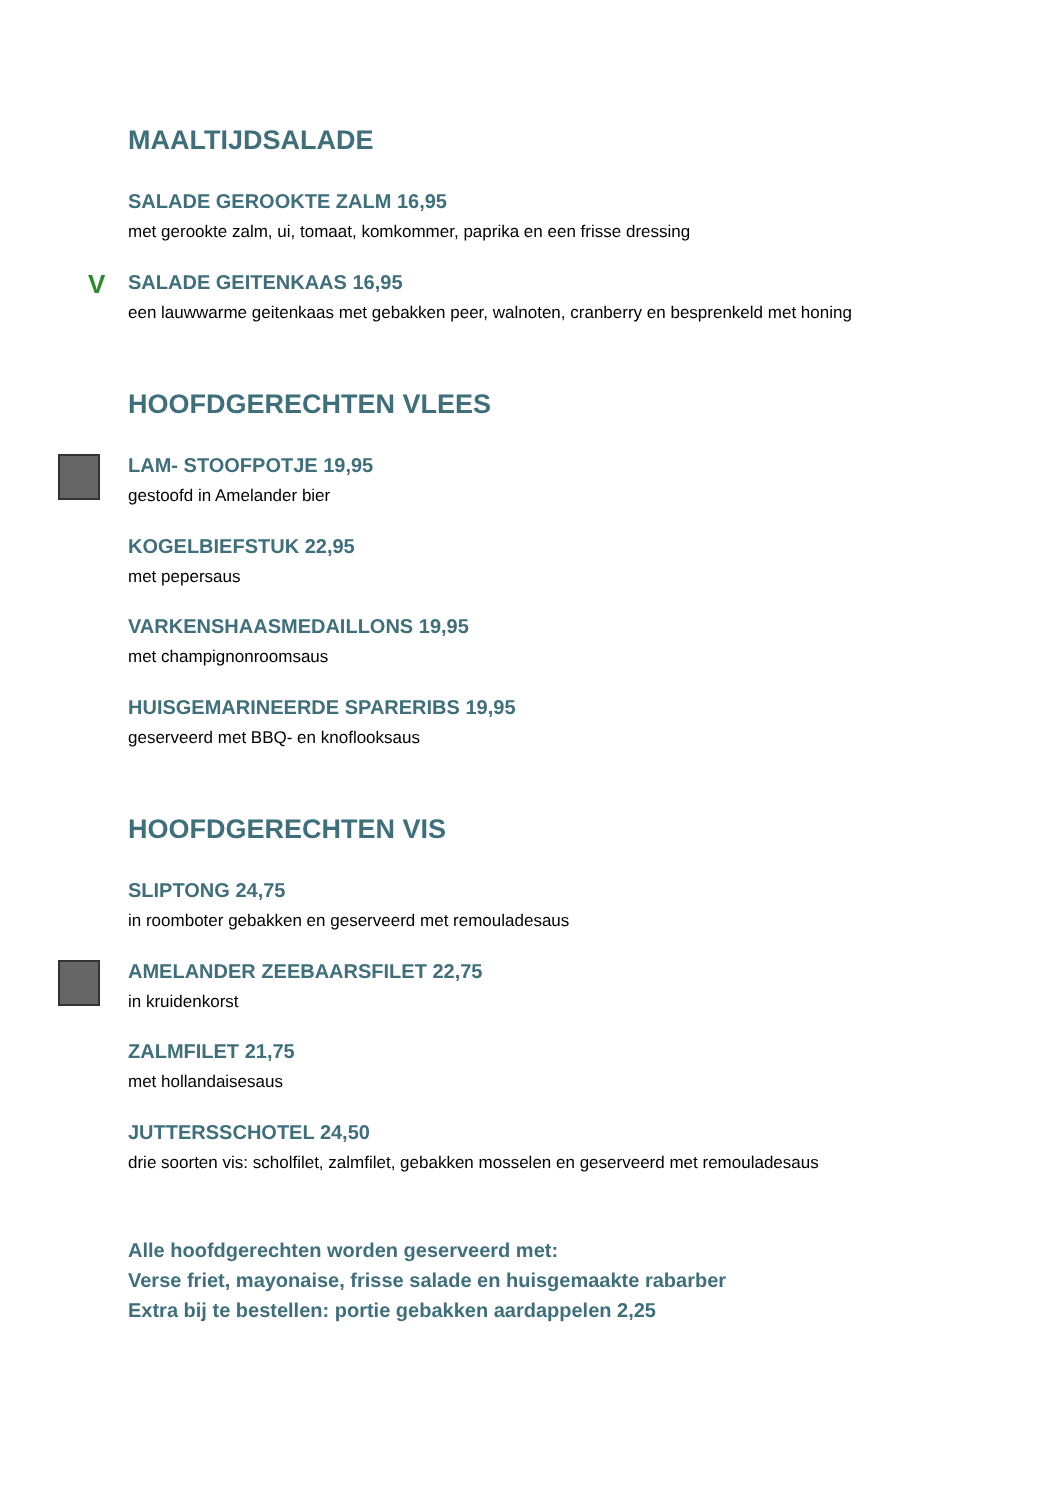MAALTIJDSALADE
SALADE GEROOKTE ZALM 16,95
met gerookte zalm, ui, tomaat, komkommer, paprika en een frisse dressing
V SALADE GEITENKAAS 16,95
een lauwwarme geitenkaas met gebakken peer, walnoten, cranberry en besprenkeld met honing
HOOFDGERECHTEN VLEES
LAM- STOOFPOTJE 19,95
gestoofd in Amelander bier
KOGELBIEFSTUK 22,95
met pepersaus
VARKENSHAASMEDAILLONS 19,95
met champignonroomsaus
HUISGEMARINEERDE SPARERIBS 19,95
geserveerd met BBQ- en knoflooksaus
HOOFDGERECHTEN VIS
SLIPTONG 24,75
in roomboter gebakken en geserveerd met remouladesaus
AMELANDER ZEEBAARSFILET 22,75
in kruidenkorst
ZALMFILET 21,75
met hollandaisesaus
JUTTERSSCHOTEL 24,50
drie soorten vis: scholfilet, zalmfilet, gebakken mosselen en geserveerd met remouladesaus
Alle hoofdgerechten worden geserveerd met:
Verse friet, mayonaise, frisse salade en huisgemaakte rabarber
Extra bij te bestellen: portie gebakken aardappelen 2,25